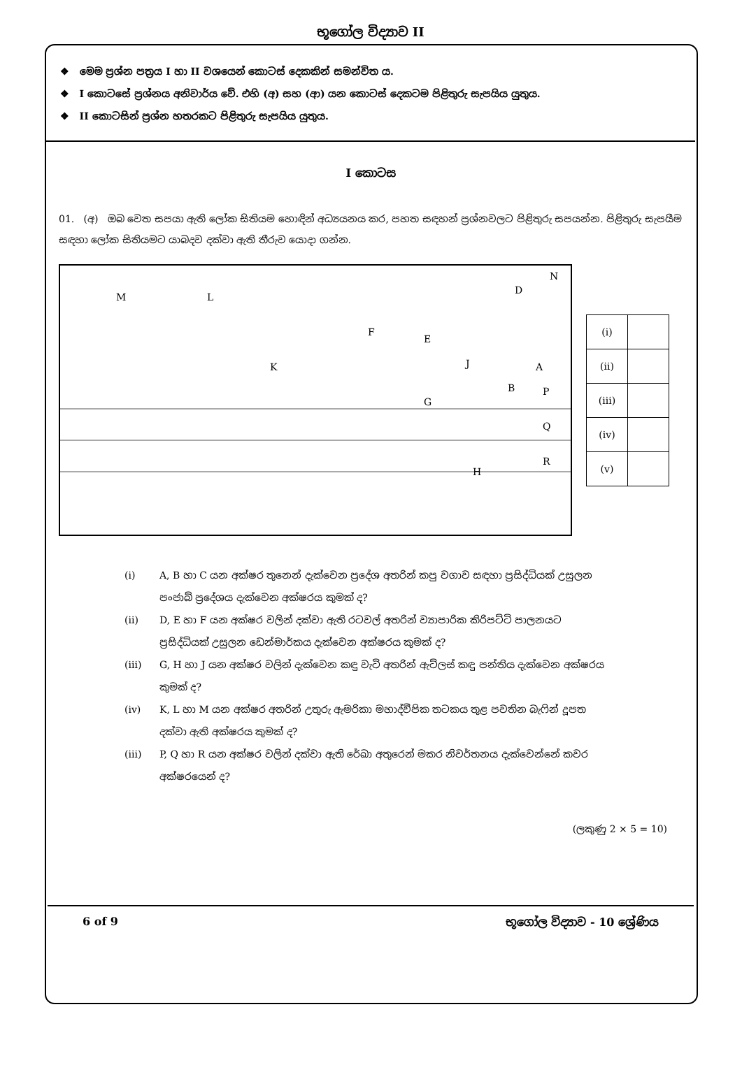භූගෝල විද්‍යාව II
❖ මෙම ප්‍රශ්න පත්‍රය I හා II වශයෙන් කොටස් දෙකකින් සමන්විත ය.
❖ I කොටසේ ප්‍රශ්නය අනිවාර්ය වේ. එහි (අ) සහ (ආ) යන කොටස් දෙකටම පිළිතුරු සැපයිය යුතුය.
❖ II කොටසින් ප්‍රශ්න හතරකට පිළිතුරු සැපයිය යුතුය.
I කොටස
01. (අ) ඔබ වෙත සපයා ඇති ලෝක සිතියම හොඳින් අධ්‍යයනය කර, පහත සඳහන් ප්‍රශ්නවලට පිළිතුරු සපයන්න. පිළිතුරු සැපයීම සඳහා ලෝක සිතියමට යාබදව දක්වා ඇති තීරුව යොදා ගන්න.
M
L
K
F
E
J
D
N
P
Q
R
G
H
B
A
| (i) | |
| (ii) | |
| (iii) | |
| (iv) | |
| (v) | |
(i) A, B හා C යන අක්ෂර තුනෙන් දැක්වෙන ප්‍රදේශ අතරින් කපු වගාව සඳහා ප්‍රසිද්ධියක් උසුලන පංජාබ් ප්‍රදේශය දැක්වෙන අක්ෂරය කුමක් ද?
(ii) D, E හා F යන අක්ෂර වලින් දක්වා ඇති රටවල් අතරින් ව්‍යාපාරික කිරිපට්ටි පාලනයට ප්‍රසිද්ධියක් උසුලන ඩෙන්මාර්කය දැක්වෙන අක්ෂරය කුමක් ද?
(iii) G, H හා J යන අක්ෂර වලින් දැක්වෙන කඳු වැටි අතරින් ඇට්ලස් කඳු පන්තිය දැක්වෙන අක්ෂරය කුමක් ද?
(iv) K, L හා M යන අක්ෂර අතරින් උතුරු ඇමරිකා මහාද්වීපික තටකය තුළ පවතින බැෆින් දූපත දක්වා ඇති අක්ෂරය කුමක් ද?
(iii) P, Q හා R යන අක්ෂර වලින් දක්වා ඇති රේඛා අතුරෙන් මකර නිවර්තනය දැක්වෙන්නේ කවර අක්ෂරයෙන් ද?
(ලකුණු 2 × 5 = 10)
6 of 9 භූගෝල විද්‍යාව - 10 ශ්‍රේණිය